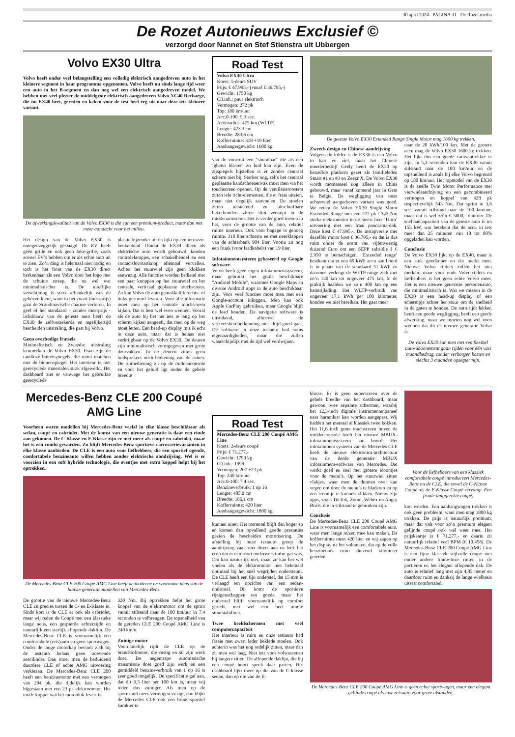30 april 2024 PAGINA 31 De Rozet.media
De Rozet Autonieuws Exclusief ©
verzorgd door Nannet en Stef Stienstra uit Ubbergen
Volvo EX30 Ultra
Volvo heeft onder veel belangstelling een volledig elektrisch aangedreven auto in het kleinere segment in haar programma opgenomen. Volvo heeft nu sinds lange tijd weer een auto in het B-segment en dan nog wel een elektrisch aangedreven model. We hebben met veel plezier de middelgrote elektrisch aangedreven Volvo XC40 Recharge, die nu EX40 heet, gereden en keken voor de test heel erg uit naar deze iets kleinere variant.
De afwerkingskwaliteit van de Volvo EX30 is die van een premium-product, maar dan met meer aandacht voor het milieu.
Het design van de Volvo EX30 is ontegenzeggelijk geslaagd. De EV heeft géén grille en ook geen fake-grille, zoals zoveel EV’s hebben om er als echte auto uit te zien. Zo’n ding is helemaal niet nodig en toch is het front van de EX30 direct herkenbaar als een Volvo door het logo met de schuine streep, die nu wel wat minimalistischer is. De uiterlijke verschijning is sterk afhankelijk van de gekozen kleur, want in het zwart (meerprijs) gaat de Scandinavische charme verloren. In geel of het standaard - zonder meerprijs - lichtblauw van de geteste auto heeft de EX30 de zelfverzekerde en tegelijkertijd bescheiden uitstraling, die past bij Volvo.
Geen overbodige frutsels
Minimalistisch en Zweedse uitstraling kenmerken de Volvo EX30. Fraai zijn de randloze buitenspiegels, die mooi matchen met de binnenspiegel. Het interieur is met gerecyclede materialen strak afgewerkt. Het dashboard ziet er vanwege het gebruikte gerecyclede
plastic bijzonder uit en lijkt op een terrazzo-keukenblad. Omdat de EX30 alleen als elektrische auto wordt gebouwd, konden controlelampjes, een schakelhendel en een contactslot/startknop allemaal vervallen. Achter het stuurwiel zijn geen klokken aanwezig. Alle functies worden bediend met een paar knoppen op het stuurwiel en het centrale, verticaal geplaatste touchscreen. Zo kan Volvo de auto gemakkelijk rechts- of links gestuurd leveren. Voor alle informatie moet men op het centrale touchscreen kijken. Dat is best wel even wennen. Vooral als de auto bij het net iets te lang op het scherm kijken aangeeft, dat men op de weg moet letten. Een head-up display mis ik echt in deze auto, maar dat is helaas niet verkrijgbaar op de Volvo EX30. De deuren zijn minimalistisch vormgegeven met grote deurvakken. In de deuren zitten geen luidsprekers noch bediening van de ruiten. De ruitbediening zit op de middenconsole en voor het geluid ligt onder de gehele breedte
Road Test
Volvo EX30 Ultra
Koets: 5-deurs SUV
Prijs: € 47.995,- (vanaf € 36.795,-)
Gewicht: 1750 kg
Cil.inh.: puur elektrisch
Vermogen: 272 pk
Top: 180 km/uur
Acc.0-100: 5,3 sec.
Actieradius: 475 km (WLTP)
Lengte: 423,3 cm
Breedte: 283,6 cm
Kofferruimte: 318 +19 liter
Aanhangergewicht: 1600 kg
van de voorruit een "soundbar" die als een ‘ghetto blaster’ zo luid kan zijn. Even de zijspiegels bijstellen is er zonder centraal scherm niet bij. Sterker nog, zelfs het centraal geplaatste handschoenenvak moet men via het touchscreen openen. Op de ventilatieroosters zitten iele richt-elementen, die er fraai uitzien, maar niet degelijk aanvoelen. De stoelen zitten uitstekend en uitschuifbare bekerhouders zitten slim verstopt in de middenarmsteun. Het is verder goed toeven in het, voor de grootte van de auto, relatief ruime interieur. Ook voor bagage is genoeg ruimte. 318 liter achterin en met neerklappen van de achterbank 904 liter. Voorin zit nog een frunk (voor laadkabels) van 19 liter.
Infotainmentsysteem gebaseerd op Google software
Volvo heeft geen eigen infotainmentsysteem, maar gebruikt het gratis beschikbare "Android Mobile", waarmee Google Maps en diverse Android apps in de auto beschikbaar zijn. Voor veel functies moet men met een Google-account inloggen. Men kan ook Apple CarPlay gebruiken, maar Google blijft de lead houden. De navigatie software is uitstekend, alhoewel de verkeersbordherkenning niet altijd goed gaat. De software in onze testauto had soms eigenaardigheden, maar die zullen waarschijnlijk met de tijd wel verdwijnen.
De geteste Volvo EX30 Extended Range Single Motor mag 1600 kg trekken.
Zweeds design en Chinese aandrijving
Volgens de folder is de EX30 is een Volvo in hart en ziel, maar het Chinese moederbedrijf Geely heeft de EX30 op hetzelfde platform gezet als familieleden Smart #1 en #3 en Zeekr X. De Volvo EX30 wordt momenteel nog alleen in China gebouwd, maar vanaf komend jaar in Gent te België. De wegligging van onze achterwiel aangedreven variant was goed. We reden de Volvo EX30 Single Motor Extended Range met een 272 pk / 343 Nm sterke elektromotor in de meest luxe ‘Ultra’ uitvoering met een fraai panorama-dak. Deze kost € 47.995,-. De instapversie met dezelfde motor kost € 36.795,- en dat is dus ruim onder de norm van vijfenveertig duizend Euro om een SEPP subsidie à € 2.950 te bemachtigen. ’Extended range’ betekent dat er een 69 kWh accu aan boord is in plaats van de standaard 51 kWh en daarmee verlengt de WLTP-range zich met zo’n 140 km tot ongeveer 475 km. In de praktijk haalden we zo’n 400 km op een batterijlading. Het WLTP-verbruik van ongeveer 17,1 kWh per 100 kilometer, konden we niet bereiken. Het gaat meer
naar de 20 kWh/100 km. Met de grotere accu mag de Volvo EX30 1600 kg trekken. Het lijkt dus een goede caravantrekker te zijn. In 5,3 seconden kan de EX30 vanuit stilstand naar de 100 km/uur en de topsnelheid is zoals bij elke Volvo begrensd op 180 km/uur. Het topmodel van de EX30 is de snelle Twin Motor Performance met vierwielaandrijving en een gecombineerd vermogen en koppel van 428 pk respectievelijk 543 Nm. Dat sprint in 3,6 sec. vanuit stilstand naar de 100 km/uur, maar dat is wel zo’n € 5000,- duurder. De snellaadcapaciteit van de geteste auto is tot 153 kW, wat betekent dat de accu in iets meer dan 25 minuten van 10 tot 80% opgeladen kan worden.
Conclusie
De Volvo EX30 lijkt op de EX40, maar is een stuk goedkoper en dat merkt men. Nieuwe Volvo rijders zullen het niet merken, maar voor oude Volvo-rijders en liefhebbers is het geen echte Volvo meer. Het is een nieuwe generatie personenauto, die minimalistisch is. Wat we missen in de EX30 is een head-up display of een schermpje achter het stuur om de snelheid in de gaten te houden. De auto rijdt lekker, heeft een goede wegligging, heeft een goede afwerking, maar we moeten nog wel even wennen dat dit de nieuwe generatie Volvo is.
De Volvo EX30 kan men met een flexibel auto-abonnement gaan rijden voor één vast maandbedrag, zonder verborgen kosten en slechts 3 maanden opzegtermijn.
Mercedes-Benz CLE 200 Coupé AMG Line
Voorheen waren modellen bij Mercedes-Benz veelal in elke klasse beschikbaar als sedan, coupé en cabriolet. Met de komst van een nieuwe generatie is daar een einde aan gekomen. De C-Klasse en E-Klasse zijn er niet meer als coupé en cabriolet, maar het is een combi geworden. Zo blijft Mercedes-Benz sportieve carrosserievarianten in elke klasse aanbieden. De CLE is een auto voor liefhebbers, die een sportief ogende, comfortabele benzineauto willen hebben zonder elektrische aandrijving. Wel is er voorzien in een soft hybride technologie, die eventjes met extra koppel helpt bij het optrekken.
De Mercedes-Benz CLE 200 Coupé AMG Line heeft de moderne en voorname neus van de laatste generatie modellen van Mercedes-Benz.
De grootte van de nieuwe Mercedes-Benz CLE zit precies tussen de C- en E-Klasse in. Sinds kort is de CLE er ook als cabriolet, maar wij reden de Coupé met een klassieke lange neus, een gespierde achterzijde en natuurlijk een sierlijk aflopende daklijn. De Mercedes-Benz CLE is voornamelijk een comfortabele (reis)auto en geen sportwagen. Onder de lange motorkap bevindt zich bij de testauto helaas geen zoevende zescilinder. Dan moet men de beduidend duurdere CLE of echte AMG uitvoering verkiezen. De Mercedes-Benz CLE 200 heeft een benzinemotor met een vermogen van 204 pk, die tijdelijk kan worden bijgestaan met een 23 pk elektromotor. Het totale koppel wat het motoblok levert is
320 Nm. Bij optrekken helpt het grote koppel van de elektromotor om de sprint vanuit stilstand naar de 100 km/uur in 7.4 seconden te volbrengen. De topsnelheid van de gereden CLE 200 Coupé AMG Line is 240 km/u.
Zuinige motor
Voornamelijk rijdt de CLE op de brandstofmotor, die rustig en sil zijn werk doet. De negentraps automatische transmissie doet goed zijn werk en een gemiddeld benzineverbruik van 1 op 16 is zeer goed mogelijk. De specificatie gaf aan, dat dit 6,5 liter per 100 km is, maar wij reden dus zuiniger. Als men op de sportstand meer vermogen vraagt, dan blijkt de Mercedes CLE ook een bruut sportief karakter te
Road Test
Mercedes-Benz CLE 200 Coupé AMG Line
Koets: 2-deurs coupé
Prijs: € 71.277,-
Gewicht: 1790 kg
Cil.inh.: 1999
Vermogen: 207 +23 pk
Top: 240 km/uur
Acc.0-100: 7,4 sec.
Benzineverbruik: 1 op 16
Lengte: 485,0 cm
Breedte: 186,1 cm
Kofferruimte: 420 liter
Aanhangergewicht: 1800 kg
kunnen uiten. Het toerental blijft dan hoger en er komen dan opvallend goede prestaties gezien de bescheiden motorisering. De afstelling bij onze testauto greep de aandrijving vaak niet direct aan en leek het erop dat er een soort ouderwets turbo-gat was. Dat kan natuurlijk niet, maar zo kan het wel voelen als de elektromotor niet helemaal optimaal bij het snel wegrijden ondersteunt. De CLE heeft een fijn onderstel, dat 15 mm is verlaagd ten opzichte van een sedan-onderstel. Dit komt de sportieve rijeigenschappen ten goede, maar het onderstel blijft voornamelijk op comfort gericht met wel een heel mooie stuurstabiliteit.
Twee beeldschermen met veel computercapaciteit
Het interieur is ruim en onze testauto had fraaie met zwart leder beklede stoelen. Ook achterin was het nog redelijk zitten, maar dan zit men wel laag. Niet iets voor volwassenen bij langere ritten. De aflopende daklijn, die bij een coupé hoort speelt daar parten. Het dashboard lijkt meer op die van de C-klasse sedan, dan op die van de E-
klasse. Er is geen superscreen over de gehele breedte van het dashboard, maar gewoon twee separate schermen, waarbij het 12,3-inch digitale instrumentenpaneel naar hartenlust kan worden aangepast. Wij hadden het meestal al klassiek twee kokken. Het 11,6 inch grote touchscreen boven de middenconsole heeft het nieuwe MBUX-infotainmentsysteem aan boord. Het infotainment systeem van de Mercedes CLE heeft de nieuwe elektronica-architectuur van de derde generatie MBUX infotainment-software van Mercedes. Dat werkt goed en snel met grotere icoontjes voor de menu’s. Op het stuurwiel zitten vlakjes, waar men de duimen over kan vegen om door de menu’s te bladeren en op een icoontje te kunnen klikken. Nieuw zijn apps, zoals TikTok, Zoom, Webex en Angry Birds, die in stilstand te gebruiken zijn.
Conclusie
De Mercedes-Benz CLE 200 Coupé AMG Line is voornamelijk een comfortabele auto, waar men lange reizen mee kan maken. De kofferruimte meet 420 liter en wij zagen op het display na het voltanken, dat op de volle benzinetank ruim duizend kilometer gereden
Voor de liefhebbers van een klassiek comfortabele coupé introduceert Mercedes-Benz nu de CLE, die zowel de C-Klasse Coupé als de E-Klasse Coupé vervangt. Een fraaie langgerekte coupé.
kon worden. Een aanhangwagen trekken is ook geen probleem, want men mag 1800 kg trekken. De prijs is natuurlijk premium, maar dat valt voor zo’n premium elegant gelijnde coupé ook wel weer mee. Het prijskaartje is € 71.277,- en daarin zit natuurlijk relatief veel BPM (€ 10.458). De Mercedes-Benz CLE 200 Coupé AMG Line is een fijne klassiek stijlvolle coupé met onder andere frame-loze ruiten in de portieren en het elegant aflopende dak. De auto is relatief lang met zijn 4,85 meter en daardoor ruim en dankzij de lange wielbasis uiterst comfortabel.
De Mercedes-Benz CLE 200 Coupé AMG Line is geen echte sportwagen, maar een elegant gelijnde coupé als luxe reisauto voor grote afstanden.